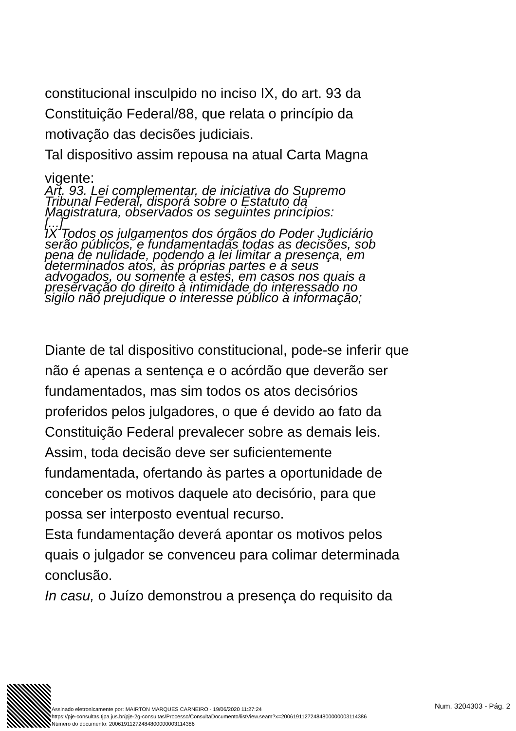constitucional insculpido no inciso IX, do art. 93 da
Constituição Federal/88, que relata o princípio da
motivação das decisões judiciais.
Tal dispositivo assim repousa na atual Carta Magna
vigente:
Art. 93. Lei complementar, de iniciativa do Supremo
Tribunal Federal, disporá sobre o Estatuto da
Magistratura, observados os seguintes princípios:
[...]
IX Todos os julgamentos dos órgãos do Poder Judiciário
serão públicos, e fundamentadas todas as decisões, sob
pena de nulidade, podendo a lei limitar a presença, em
determinados atos, às próprias partes e a seus
advogados, ou somente a estes, em casos nos quais a
preservação do direito à intimidade do interessado no
sigilo não prejudique o interesse público à informação;
Diante de tal dispositivo constitucional, pode-se inferir que
não é apenas a sentença e o acórdão que deverão ser
fundamentados, mas sim todos os atos decisórios
proferidos pelos julgadores, o que é devido ao fato da
Constituição Federal prevalecer sobre as demais leis.
Assim, toda decisão deve ser suficientemente
fundamentada, ofertando às partes a oportunidade de
conceber os motivos daquele ato decisório, para que
possa ser interposto eventual recurso.
Esta fundamentação deverá apontar os motivos pelos
quais o julgador se convenceu para colimar determinada
conclusão.
In casu, o Juízo demonstrou a presença do requisito da
Assinado eletronicamente por: MAIRTON MARQUES CARNEIRO - 19/06/2020 11:27:24
https://pje-consultas.tjpa.jus.br/pje-2g-consultas/Processo/ConsultaDocumento/listView.seam?x=20061911272484800000003114386
Número do documento: 20061911272484800000003114386
Num. 3204303 - Pág. 2